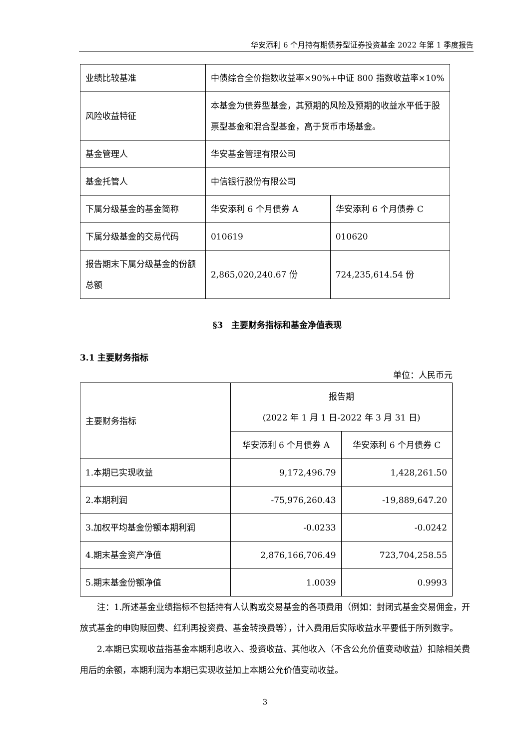华安添利 6 个月持有期债券型证券投资基金 2022 年第 1 季度报告
| 业绩比较基准 | 中债综合全价指数收益率×90%+中证 800 指数收益率×10% | |
| 风险收益特征 | 本基金为债券型基金，其预期的风险及预期的收益水平低于股票型基金和混合型基金，高于货币市场基金。 | |
| 基金管理人 | 华安基金管理有限公司 | |
| 基金托管人 | 中信银行股份有限公司 | |
| 下属分级基金的基金简称 | 华安添利 6 个月债券 A | 华安添利 6 个月债券 C |
| 下属分级基金的交易代码 | 010619 | 010620 |
| 报告期末下属分级基金的份额总额 | 2,865,020,240.67 份 | 724,235,614.54 份 |
§3　主要财务指标和基金净值表现
3.1 主要财务指标
单位：人民币元
| 主要财务指标 | 报告期 (2022 年 1 月 1 日-2022 年 3 月 31 日) | |
| | 华安添利 6 个月债券 A | 华安添利 6 个月债券 C |
| 1.本期已实现收益 | 9,172,496.79 | 1,428,261.50 |
| 2.本期利润 | -75,976,260.43 | -19,889,647.20 |
| 3.加权平均基金份额本期利润 | -0.0233 | -0.0242 |
| 4.期末基金资产净值 | 2,876,166,706.49 | 723,704,258.55 |
| 5.期末基金份额净值 | 1.0039 | 0.9993 |
注：1.所述基金业绩指标不包括持有人认购或交易基金的各项费用（例如：封闭式基金交易佣金，开放式基金的申购赎回费、红利再投资费、基金转换费等），计入费用后实际收益水平要低于所列数字。
2.本期已实现收益指基金本期利息收入、投资收益、其他收入（不含公允价值变动收益）扣除相关费用后的余额，本期利润为本期已实现收益加上本期公允价值变动收益。
3